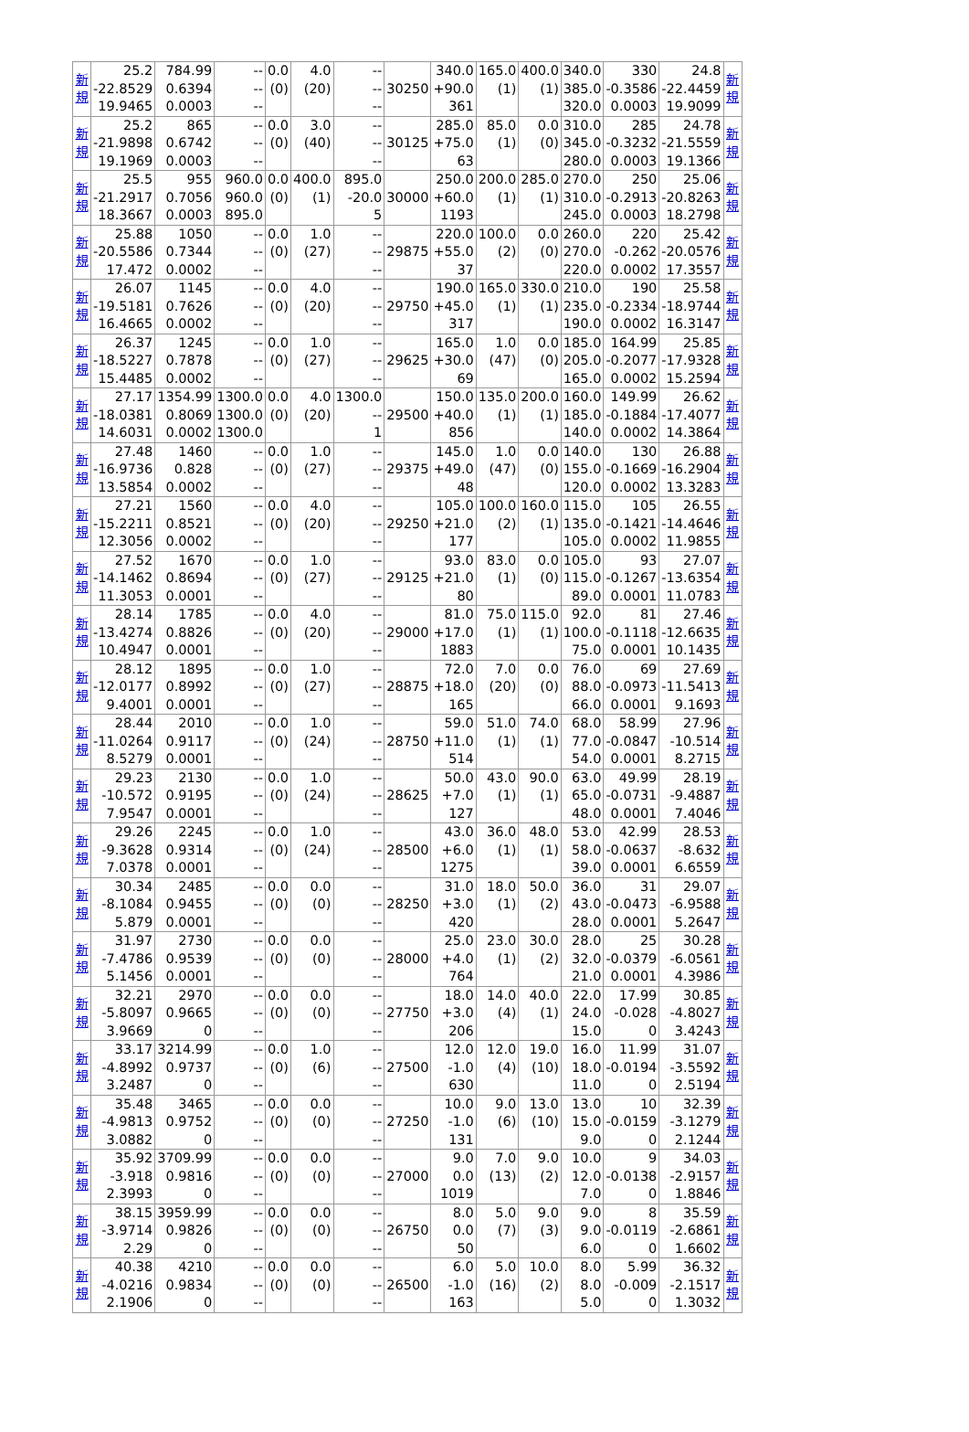| 新 規 | 25.2 -22.8529 19.9465 | 784.99 0.6394 0.0003 | -- -- -- | 0.0 (0) | 4.0 (20) | -- -- -- | 30250 | 340.0 +90.0 361 | 165.0 (1) | 400.0 (1) | 340.0 385.0 320.0 | 330 -0.3586 0.0003 | 24.8 -22.4459 19.9099 | 新 規 |
| 新 規 | 25.2 -21.9898 19.1969 | 865 0.6742 0.0003 | -- -- -- | 0.0 (0) | 3.0 (40) | -- -- -- | 30125 | 285.0 +75.0 63 | 85.0 (1) | 0.0 (0) | 310.0 345.0 280.0 | 285 -0.3232 0.0003 | 24.78 -21.5559 19.1366 | 新 規 |
| 新 規 | 25.5 -21.2917 18.3667 | 955 0.7056 0.0003 | 960.0 960.0 895.0 | 0.0 (0) | 400.0 (1) | 895.0 -20.0 5 | 30000 | 250.0 +60.0 1193 | 200.0 (1) | 285.0 (1) | 270.0 310.0 245.0 | 250 -0.2913 0.0003 | 25.06 -20.8263 18.2798 | 新 規 |
| 新 規 | 25.88 -20.5586 17.472 | 1050 0.7344 0.0002 | -- -- -- | 0.0 (0) | 1.0 (27) | -- -- -- | 29875 | 220.0 +55.0 37 | 100.0 (2) | 0.0 (0) | 260.0 270.0 220.0 | 220 -0.262 0.0002 | 25.42 -20.0576 17.3557 | 新 規 |
| 新 規 | 26.07 -19.5181 16.4665 | 1145 0.7626 0.0002 | -- -- -- | 0.0 (0) | 4.0 (20) | -- -- -- | 29750 | 190.0 +45.0 317 | 165.0 (1) | 330.0 (1) | 210.0 235.0 190.0 | 190 -0.2334 0.0002 | 25.58 -18.9744 16.3147 | 新 規 |
| 新 規 | 26.37 -18.5227 15.4485 | 1245 0.7878 0.0002 | -- -- -- | 0.0 (0) | 1.0 (27) | -- -- -- | 29625 | 165.0 +30.0 69 | 1.0 (47) | 0.0 (0) | 185.0 205.0 165.0 | 164.99 -0.2077 0.0002 | 25.85 -17.9328 15.2594 | 新 規 |
| 新 規 | 27.17 -18.0381 14.6031 | 1354.99 0.8069 0.0002 | 1300.0 1300.0 1300.0 | 0.0 (0) | 4.0 (20) | 1300.0 -- 1 | 29500 | 150.0 +40.0 856 | 135.0 (1) | 200.0 (1) | 160.0 185.0 140.0 | 149.99 -0.1884 0.0002 | 26.62 -17.4077 14.3864 | 新 規 |
| 新 規 | 27.48 -16.9736 13.5854 | 1460 0.828 0.0002 | -- -- -- | 0.0 (0) | 1.0 (27) | -- -- -- | 29375 | 145.0 +49.0 48 | 1.0 (47) | 0.0 (0) | 140.0 155.0 120.0 | 130 -0.1669 0.0002 | 26.88 -16.2904 13.3283 | 新 規 |
| 新 規 | 27.21 -15.2211 12.3056 | 1560 0.8521 0.0002 | -- -- -- | 0.0 (0) | 4.0 (20) | -- -- -- | 29250 | 105.0 +21.0 177 | 100.0 (2) | 160.0 (1) | 115.0 135.0 105.0 | 105 -0.1421 0.0002 | 26.55 -14.4646 11.9855 | 新 規 |
| 新 規 | 27.52 -14.1462 11.3053 | 1670 0.8694 0.0001 | -- -- -- | 0.0 (0) | 1.0 (27) | -- -- -- | 29125 | 93.0 +21.0 80 | 83.0 (1) | 0.0 (0) | 105.0 115.0 89.0 | 93 -0.1267 0.0001 | 27.07 -13.6354 11.0783 | 新 規 |
| 新 規 | 28.14 -13.4274 10.4947 | 1785 0.8826 0.0001 | -- -- -- | 0.0 (0) | 4.0 (20) | -- -- -- | 29000 | 81.0 +17.0 1883 | 75.0 (1) | 115.0 (1) | 92.0 100.0 75.0 | 81 -0.1118 0.0001 | 27.46 -12.6635 10.1435 | 新 規 |
| 新 規 | 28.12 -12.0177 9.4001 | 1895 0.8992 0.0001 | -- -- -- | 0.0 (0) | 1.0 (27) | -- -- -- | 28875 | 72.0 +18.0 165 | 7.0 (20) | 0.0 (0) | 76.0 88.0 66.0 | 69 -0.0973 0.0001 | 27.69 -11.5413 9.1693 | 新 規 |
| 新 規 | 28.44 -11.0264 8.5279 | 2010 0.9117 0.0001 | -- -- -- | 0.0 (0) | 1.0 (24) | -- -- -- | 28750 | 59.0 +11.0 514 | 51.0 (1) | 74.0 (1) | 68.0 77.0 54.0 | 58.99 -0.0847 0.0001 | 27.96 -10.514 8.2715 | 新 規 |
| 新 規 | 29.23 -10.572 7.9547 | 2130 0.9195 0.0001 | -- -- -- | 0.0 (0) | 1.0 (24) | -- -- -- | 28625 | 50.0 +7.0 127 | 43.0 (1) | 90.0 (1) | 63.0 65.0 48.0 | 49.99 -0.0731 0.0001 | 28.19 -9.4887 7.4046 | 新 規 |
| 新 規 | 29.26 -9.3628 7.0378 | 2245 0.9314 0.0001 | -- -- -- | 0.0 (0) | 1.0 (24) | -- -- -- | 28500 | 43.0 +6.0 1275 | 36.0 (1) | 48.0 (1) | 53.0 58.0 39.0 | 42.99 -0.0637 0.0001 | 28.53 -8.632 6.6559 | 新 規 |
| 新 規 | 30.34 -8.1084 5.879 | 2485 0.9455 0.0001 | -- -- -- | 0.0 (0) | 0.0 (0) | -- -- -- | 28250 | 31.0 +3.0 420 | 18.0 (1) | 50.0 (2) | 36.0 43.0 28.0 | 31 -0.0473 0.0001 | 29.07 -6.9588 5.2647 | 新 規 |
| 新 規 | 31.97 -7.4786 5.1456 | 2730 0.9539 0.0001 | -- -- -- | 0.0 (0) | 0.0 (0) | -- -- -- | 28000 | 25.0 +4.0 764 | 23.0 (1) | 30.0 (2) | 28.0 32.0 21.0 | 25 -0.0379 0.0001 | 30.28 -6.0561 4.3986 | 新 規 |
| 新 規 | 32.21 -5.8097 3.9669 | 2970 0.9665 0 | -- -- -- | 0.0 (0) | 0.0 (0) | -- -- -- | 27750 | 18.0 +3.0 206 | 14.0 (4) | 40.0 (1) | 22.0 24.0 15.0 | 17.99 -0.028 0 | 30.85 -4.8027 3.4243 | 新 規 |
| 新 規 | 33.17 -4.8992 3.2487 | 3214.99 0.9737 0 | -- -- -- | 0.0 (0) | 1.0 (6) | -- -- -- | 27500 | 12.0 -1.0 630 | 12.0 (4) | 19.0 (10) | 16.0 18.0 11.0 | 11.99 -0.0194 0 | 31.07 -3.5592 2.5194 | 新 規 |
| 新 規 | 35.48 -4.9813 3.0882 | 3465 0.9752 0 | -- -- -- | 0.0 (0) | 0.0 (0) | -- -- -- | 27250 | 10.0 -1.0 131 | 9.0 (6) | 13.0 (10) | 13.0 15.0 9.0 | 10 -0.0159 0 | 32.39 -3.1279 2.1244 | 新 規 |
| 新 規 | 35.92 -3.918 2.3993 | 3709.99 0.9816 0 | -- -- -- | 0.0 (0) | 0.0 (0) | -- -- -- | 27000 | 9.0 0.0 1019 | 7.0 (13) | 9.0 (2) | 10.0 12.0 7.0 | 9 -0.0138 0 | 34.03 -2.9157 1.8846 | 新 規 |
| 新 規 | 38.15 -3.9714 2.29 | 3959.99 0.9826 0 | -- -- -- | 0.0 (0) | 0.0 (0) | -- -- -- | 26750 | 8.0 0.0 50 | 5.0 (7) | 9.0 (3) | 9.0 9.0 6.0 | 8 -0.0119 0 | 35.59 -2.6861 1.6602 | 新 規 |
| 新 規 | 40.38 -4.0216 2.1906 | 4210 0.9834 0 | -- -- -- | 0.0 (0) | 0.0 (0) | -- -- -- | 26500 | 6.0 -1.0 163 | 5.0 (16) | 10.0 (2) | 8.0 8.0 5.0 | 5.99 -0.009 0 | 36.32 -2.1517 1.3032 | 新 規 |